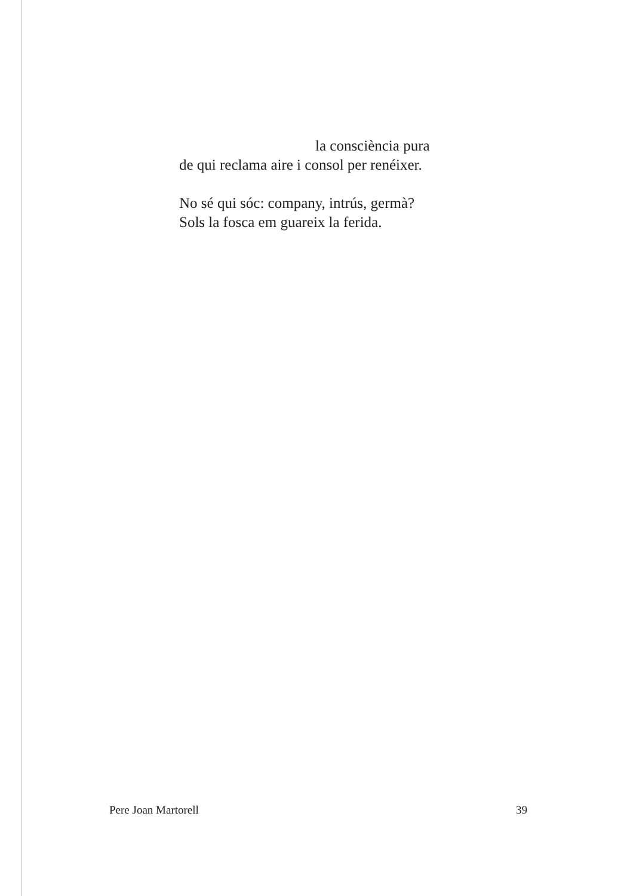la consciència pura
de qui reclama aire i consol per renéixer.
No sé qui sóc: company, intrús, germà?
Sols la fosca em guareix la ferida.
Pere Joan Martorell 39